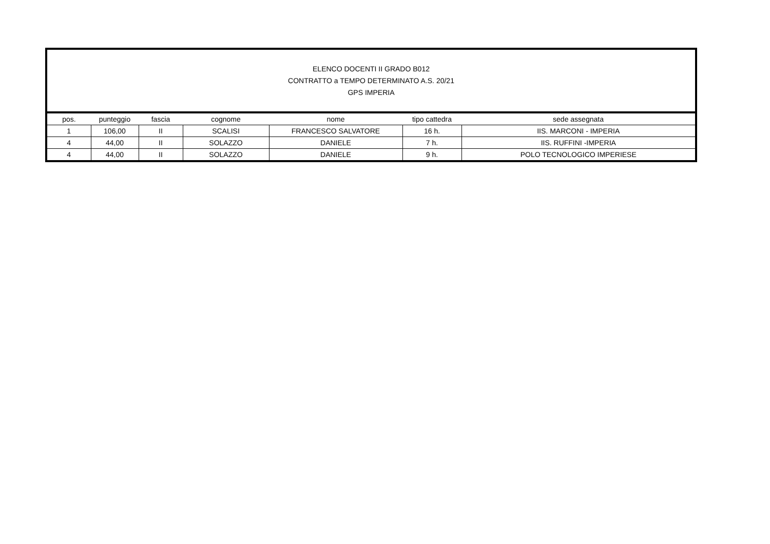| ELENCO DOCENTI II GRADO B012 CONTRATTO a TEMPO DETERMINATO A.S. 20/21 GPS IMPERIA | | | | | | |
| pos. | punteggio | fascia | cognome | nome | tipo cattedra | sede assegnata |
| 1 | 106,00 | II | SCALISI | FRANCESCO SALVATORE | 16 h. | IIS. MARCONI - IMPERIA |
| 4 | 44,00 | II | SOLAZZO | DANIELE | 7 h. | IIS. RUFFINI -IMPERIA |
| 4 | 44,00 | II | SOLAZZO | DANIELE | 9 h. | POLO TECNOLOGICO IMPERIESE |